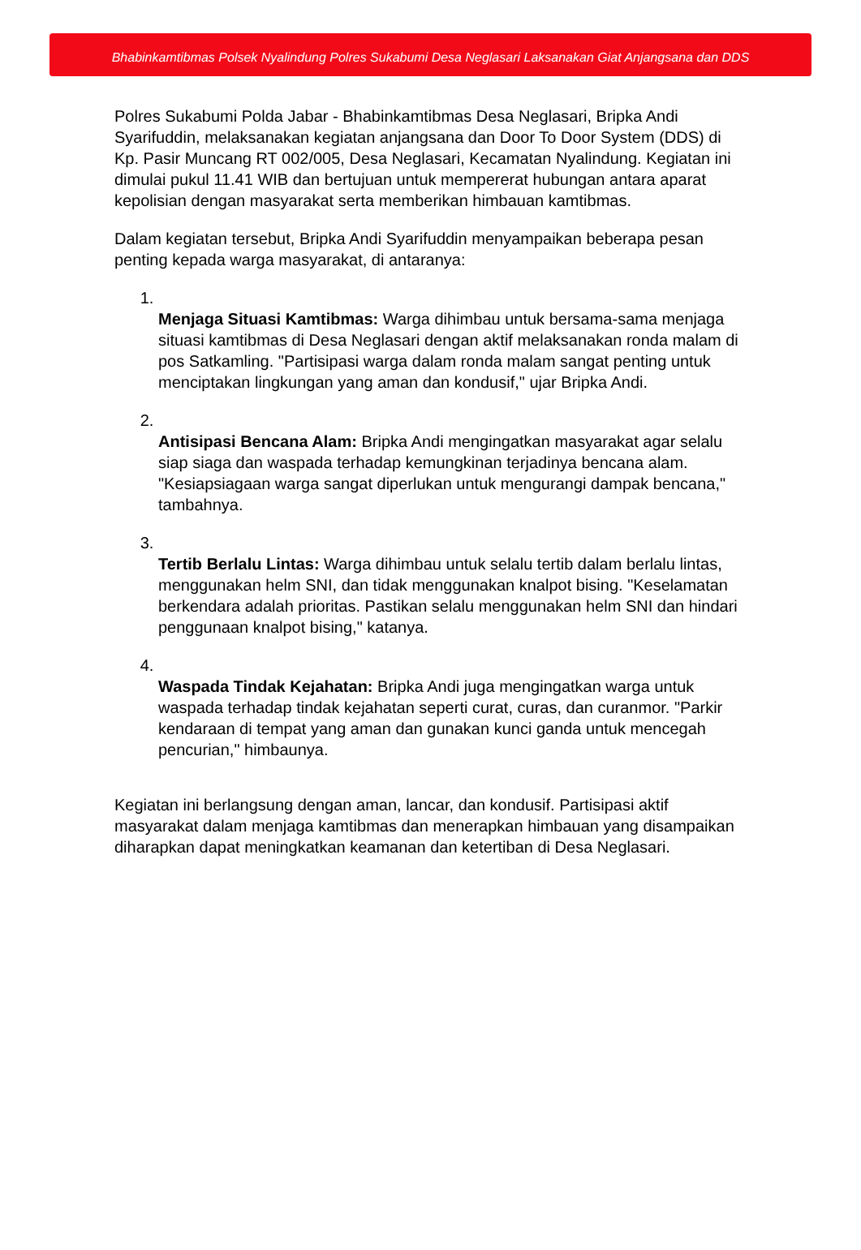Bhabinkamtibmas Polsek Nyalindung Polres Sukabumi Desa Neglasari Laksanakan Giat Anjangsana dan DDS
Polres Sukabumi Polda Jabar - Bhabinkamtibmas Desa Neglasari, Bripka Andi Syarifuddin, melaksanakan kegiatan anjangsana dan Door To Door System (DDS) di Kp. Pasir Muncang RT 002/005, Desa Neglasari, Kecamatan Nyalindung. Kegiatan ini dimulai pukul 11.41 WIB dan bertujuan untuk mempererat hubungan antara aparat kepolisian dengan masyarakat serta memberikan himbauan kamtibmas.
Dalam kegiatan tersebut, Bripka Andi Syarifuddin menyampaikan beberapa pesan penting kepada warga masyarakat, di antaranya:
1. Menjaga Situasi Kamtibmas: Warga dihimbau untuk bersama-sama menjaga situasi kamtibmas di Desa Neglasari dengan aktif melaksanakan ronda malam di pos Satkamling. "Partisipasi warga dalam ronda malam sangat penting untuk menciptakan lingkungan yang aman dan kondusif," ujar Bripka Andi.
2. Antisipasi Bencana Alam: Bripka Andi mengingatkan masyarakat agar selalu siap siaga dan waspada terhadap kemungkinan terjadinya bencana alam. "Kesiapsiagaan warga sangat diperlukan untuk mengurangi dampak bencana," tambahnya.
3. Tertib Berlalu Lintas: Warga dihimbau untuk selalu tertib dalam berlalu lintas, menggunakan helm SNI, dan tidak menggunakan knalpot bising. "Keselamatan berkendara adalah prioritas. Pastikan selalu menggunakan helm SNI dan hindari penggunaan knalpot bising," katanya.
4. Waspada Tindak Kejahatan: Bripka Andi juga mengingatkan warga untuk waspada terhadap tindak kejahatan seperti curat, curas, dan curanmor. "Parkir kendaraan di tempat yang aman dan gunakan kunci ganda untuk mencegah pencurian," himbaunya.
Kegiatan ini berlangsung dengan aman, lancar, dan kondusif. Partisipasi aktif masyarakat dalam menjaga kamtibmas dan menerapkan himbauan yang disampaikan diharapkan dapat meningkatkan keamanan dan ketertiban di Desa Neglasari.